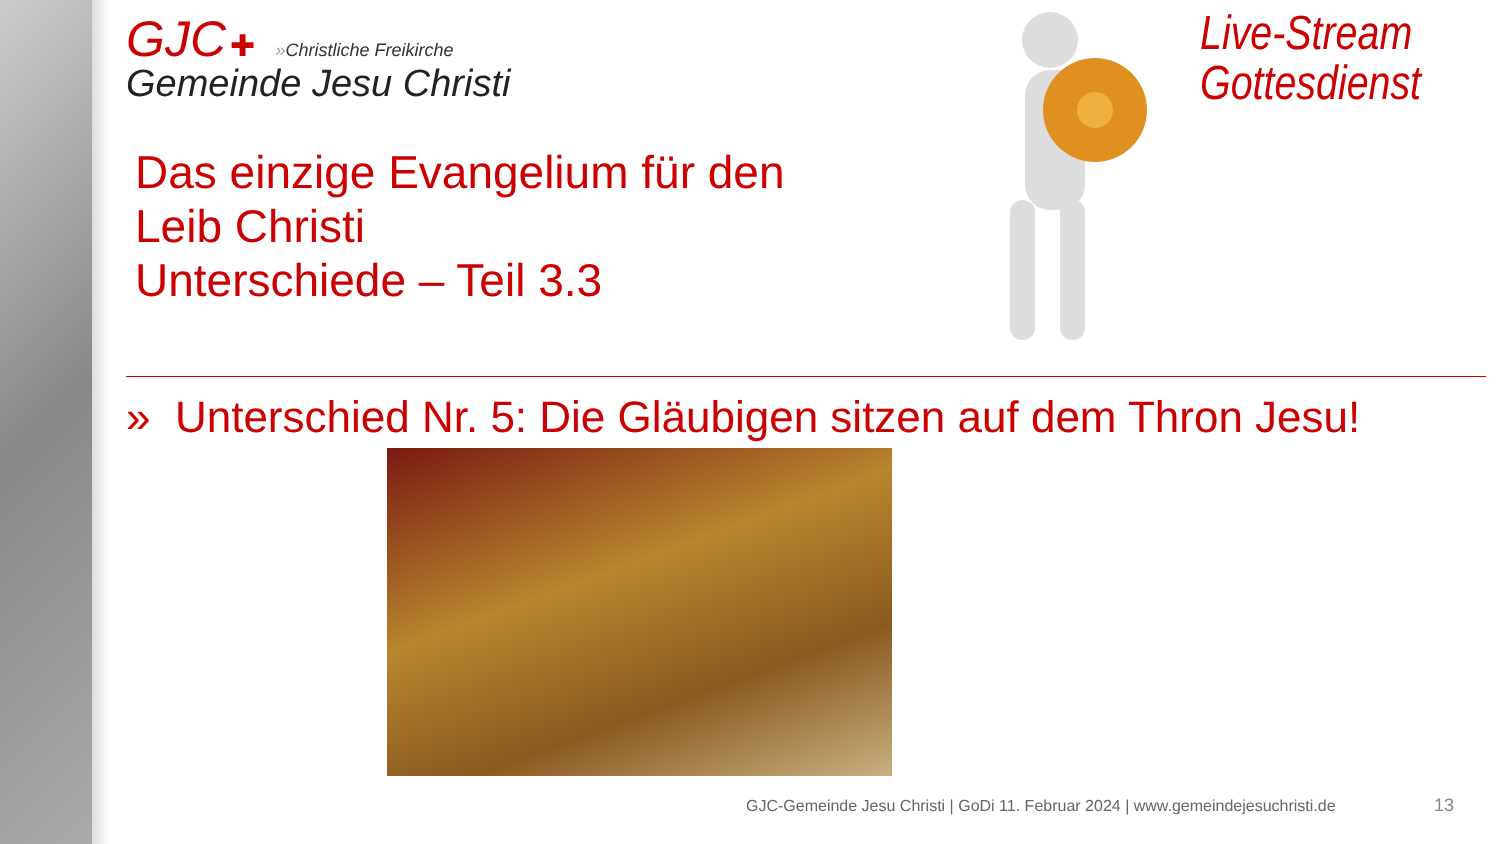GJC ✚ »Christliche Freikirche
Gemeinde Jesu Christi
Das einzige Evangelium für den
Leib Christi
Unterschiede – Teil 3.3
Live-Stream
Gottesdienst
» Unterschied Nr. 5: Die Gläubigen sitzen auf dem Thron Jesu!
GJC-Gemeinde Jesu Christi | GoDi 11. Februar 2024 | www.gemeindejesuchristi.de
13